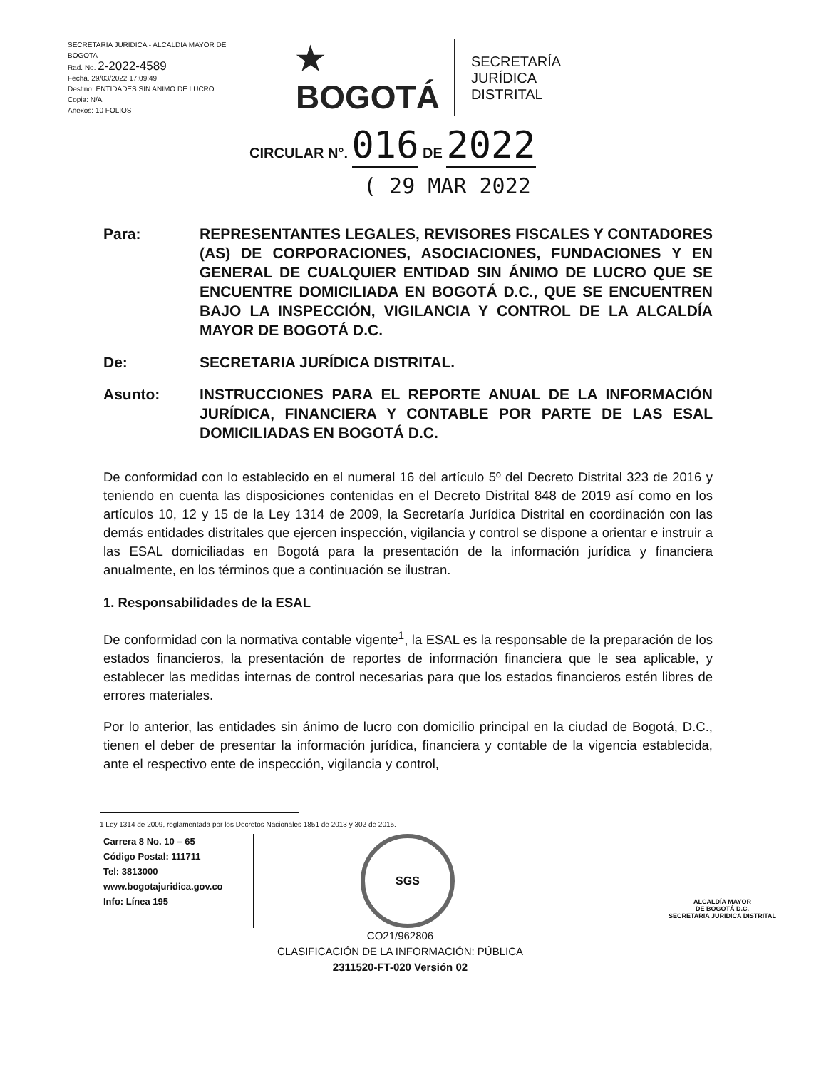SECRETARIA JURIDICA - ALCALDIA MAYOR DE BOGOTA
Rad. No. 2-2022-4589
Fecha. 29/03/2022 17:09:49
Destino: ENTIDADES SIN ANIMO DE LUCRO
Copia: N/A
Anexos: 10 FOLIOS
★
BOGOTÁ
SECRETARÍA
JURÍDICA
DISTRITAL
CIRCULAR N°. 016 DE 2022
( 29 MAR 2022
Para: REPRESENTANTES LEGALES, REVISORES FISCALES Y CONTADORES (AS) DE CORPORACIONES, ASOCIACIONES, FUNDACIONES Y EN GENERAL DE CUALQUIER ENTIDAD SIN ÁNIMO DE LUCRO QUE SE ENCUENTRE DOMICILIADA EN BOGOTÁ D.C., QUE SE ENCUENTREN BAJO LA INSPECCIÓN, VIGILANCIA Y CONTROL DE LA ALCALDÍA MAYOR DE BOGOTÁ D.C.
De: SECRETARIA JURÍDICA DISTRITAL.
Asunto: INSTRUCCIONES PARA EL REPORTE ANUAL DE LA INFORMACIÓN JURÍDICA, FINANCIERA Y CONTABLE POR PARTE DE LAS ESAL DOMICILIADAS EN BOGOTÁ D.C.
De conformidad con lo establecido en el numeral 16 del artículo 5º del Decreto Distrital 323 de 2016 y teniendo en cuenta las disposiciones contenidas en el Decreto Distrital 848 de 2019 así como en los artículos 10, 12 y 15 de la Ley 1314 de 2009, la Secretaría Jurídica Distrital en coordinación con las demás entidades distritales que ejercen inspección, vigilancia y control se dispone a orientar e instruir a las ESAL domiciliadas en Bogotá para la presentación de la información jurídica y financiera anualmente, en los términos que a continuación se ilustran.
1. Responsabilidades de la ESAL
De conformidad con la normativa contable vigente<sup>1</sup>, la ESAL es la responsable de la preparación de los estados financieros, la presentación de reportes de información financiera que le sea aplicable, y establecer las medidas internas de control necesarias para que los estados financieros estén libres de errores materiales.
Por lo anterior, las entidades sin ánimo de lucro con domicilio principal en la ciudad de Bogotá, D.C., tienen el deber de presentar la información jurídica, financiera y contable de la vigencia establecida, ante el respectivo ente de inspección, vigilancia y control,
1 Ley 1314 de 2009, reglamentada por los Decretos Nacionales 1851 de 2013 y 302 de 2015.
Carrera 8 No. 10 – 65
Código Postal: 111711
Tel: 3813000
www.bogotajuridica.gov.co
Info: Línea 195
SGS
ALCALDÍA MAYOR
DE BOGOTÁ D.C.
SECRETARIA JURIDICA DISTRITAL
CO21/962806
CLASIFICACIÓN DE LA INFORMACIÓN: PÚBLICA
2311520-FT-020 Versión 02